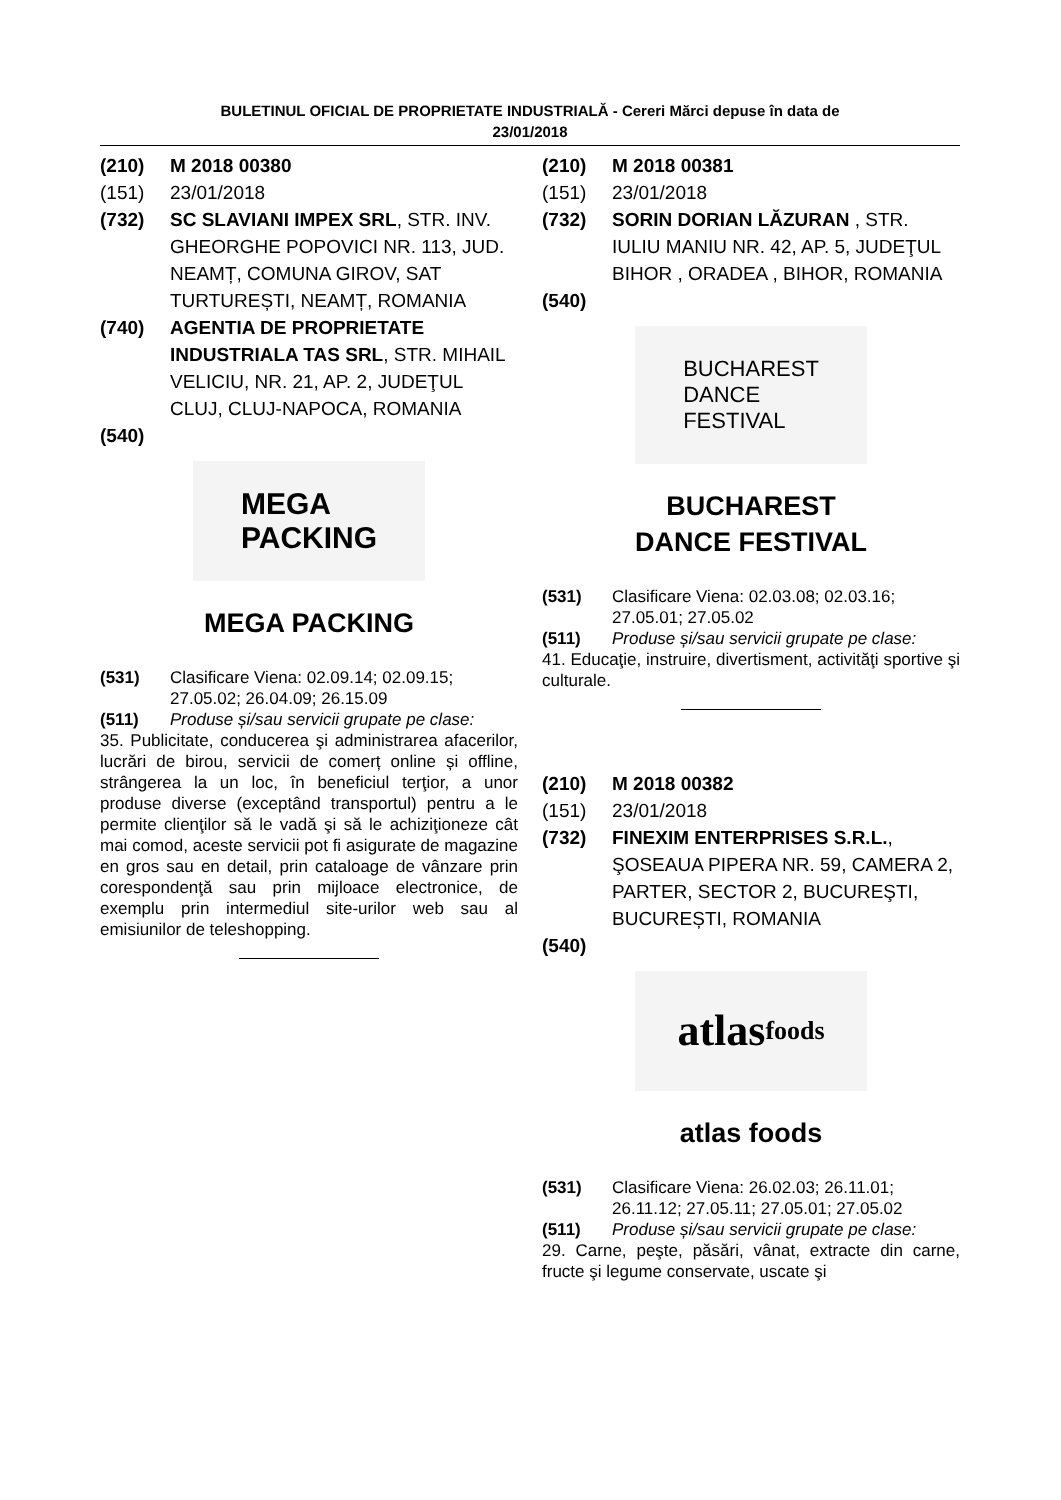BULETINUL OFICIAL DE PROPRIETATE INDUSTRIALĂ - Cereri Mărci depuse în data de
23/01/2018
(210) M 2018 00380
(151) 23/01/2018
(732) SC SLAVIANI IMPEX SRL, STR. INV. GHEORGHE POPOVICI NR. 113, JUD. NEAMȚ, COMUNA GIROV, SAT TURTUREȘTI, NEAMȚ, ROMANIA
(740) AGENTIA DE PROPRIETATE INDUSTRIALA TAS SRL, STR. MIHAIL VELICIU, NR. 21, AP. 2, JUDEŢUL CLUJ, CLUJ-NAPOCA, ROMANIA
(540)
MEGA
PACKING
MEGA PACKING
(531) Clasificare Viena: 02.09.14; 02.09.15; 27.05.02; 26.04.09; 26.15.09
(511) Produse și/sau servicii grupate pe clase:
35. Publicitate, conducerea şi administrarea afacerilor, lucrări de birou, servicii de comerț online și offline, strângerea la un loc, în beneficiul terţior, a unor produse diverse (exceptând transportul) pentru a le permite clienţilor să le vadă şi să le achiziţioneze cât mai comod, aceste servicii pot fi asigurate de magazine en gros sau en detail, prin cataloage de vânzare prin corespondenţă sau prin mijloace electronice, de exemplu prin intermediul site-urilor web sau al emisiunilor de teleshopping.
(210) M 2018 00381
(151) 23/01/2018
(732) SORIN DORIAN LĂZURAN , STR. IULIU MANIU NR. 42, AP. 5, JUDEŢUL BIHOR , ORADEA , BIHOR, ROMANIA
(540)
BUCHAREST
DANCE
FESTIVAL
BUCHAREST
DANCE FESTIVAL
(531) Clasificare Viena: 02.03.08; 02.03.16; 27.05.01; 27.05.02
(511) Produse și/sau servicii grupate pe clase:
41. Educaţie, instruire, divertisment, activităţi sportive şi culturale.
(210) M 2018 00382
(151) 23/01/2018
(732) FINEXIM ENTERPRISES S.R.L., ŞOSEAUA PIPERA NR. 59, CAMERA 2, PARTER, SECTOR 2, BUCUREŞTI, BUCUREȘTI, ROMANIA
(540)
atlas
foods
atlas foods
(531) Clasificare Viena: 26.02.03; 26.11.01; 26.11.12; 27.05.11; 27.05.01; 27.05.02
(511) Produse și/sau servicii grupate pe clase:
29. Carne, peşte, păsări, vânat, extracte din carne, fructe şi legume conservate, uscate şi